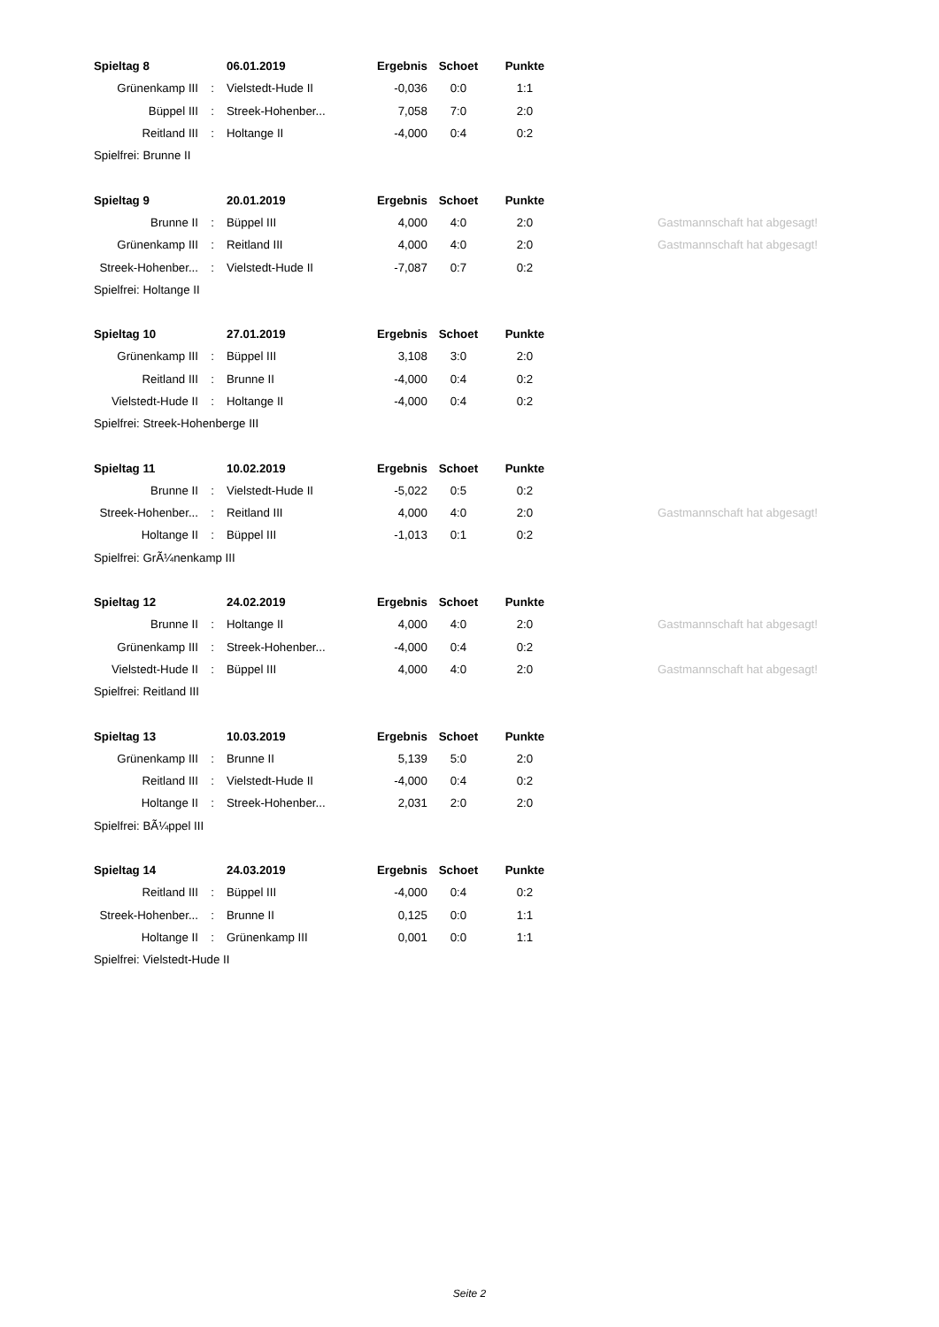| Spieltag 8 | | 06.01.2019 | Ergebnis | Schoet | Punkte | |
| Grünenkamp III | : | Vielstedt-Hude II | -0,036 | 0:0 | 1:1 | |
| Büppel III | : | Streek-Hohenber... | 7,058 | 7:0 | 2:0 | |
| Reitland III | : | Holtange II | -4,000 | 0:4 | 0:2 | |
| Spielfrei: Brunne II | | | | | | |
| Spieltag 9 | | 20.01.2019 | Ergebnis | Schoet | Punkte | |
| Brunne II | : | Büppel III | 4,000 | 4:0 | 2:0 | Gastmannschaft hat abgesagt! |
| Grünenkamp III | : | Reitland III | 4,000 | 4:0 | 2:0 | Gastmannschaft hat abgesagt! |
| Streek-Hohenber... | : | Vielstedt-Hude II | -7,087 | 0:7 | 0:2 | |
| Spielfrei: Holtange II | | | | | | |
| Spieltag 10 | | 27.01.2019 | Ergebnis | Schoet | Punkte | |
| Grünenkamp III | : | Büppel III | 3,108 | 3:0 | 2:0 | |
| Reitland III | : | Brunne II | -4,000 | 0:4 | 0:2 | |
| Vielstedt-Hude II | : | Holtange II | -4,000 | 0:4 | 0:2 | |
| Spielfrei: Streek-Hohenberge III | | | | | | |
| Spieltag 11 | | 10.02.2019 | Ergebnis | Schoet | Punkte | |
| Brunne II | : | Vielstedt-Hude II | -5,022 | 0:5 | 0:2 | |
| Streek-Hohenber... | : | Reitland III | 4,000 | 4:0 | 2:0 | Gastmannschaft hat abgesagt! |
| Holtange II | : | Büppel III | -1,013 | 0:1 | 0:2 | |
| Spielfrei: GrÃ¼nenkamp III | | | | | | |
| Spieltag 12 | | 24.02.2019 | Ergebnis | Schoet | Punkte | |
| Brunne II | : | Holtange II | 4,000 | 4:0 | 2:0 | Gastmannschaft hat abgesagt! |
| Grünenkamp III | : | Streek-Hohenber... | -4,000 | 0:4 | 0:2 | |
| Vielstedt-Hude II | : | Büppel III | 4,000 | 4:0 | 2:0 | Gastmannschaft hat abgesagt! |
| Spielfrei: Reitland III | | | | | | |
| Spieltag 13 | | 10.03.2019 | Ergebnis | Schoet | Punkte | |
| Grünenkamp III | : | Brunne II | 5,139 | 5:0 | 2:0 | |
| Reitland III | : | Vielstedt-Hude II | -4,000 | 0:4 | 0:2 | |
| Holtange II | : | Streek-Hohenber... | 2,031 | 2:0 | 2:0 | |
| Spielfrei: BÃ¼ppel III | | | | | | |
| Spieltag 14 | | 24.03.2019 | Ergebnis | Schoet | Punkte | |
| Reitland III | : | Büppel III | -4,000 | 0:4 | 0:2 | |
| Streek-Hohenber... | : | Brunne II | 0,125 | 0:0 | 1:1 | |
| Holtange II | : | Grünenkamp III | 0,001 | 0:0 | 1:1 | |
| Spielfrei: Vielstedt-Hude II | | | | | | |
Seite 2